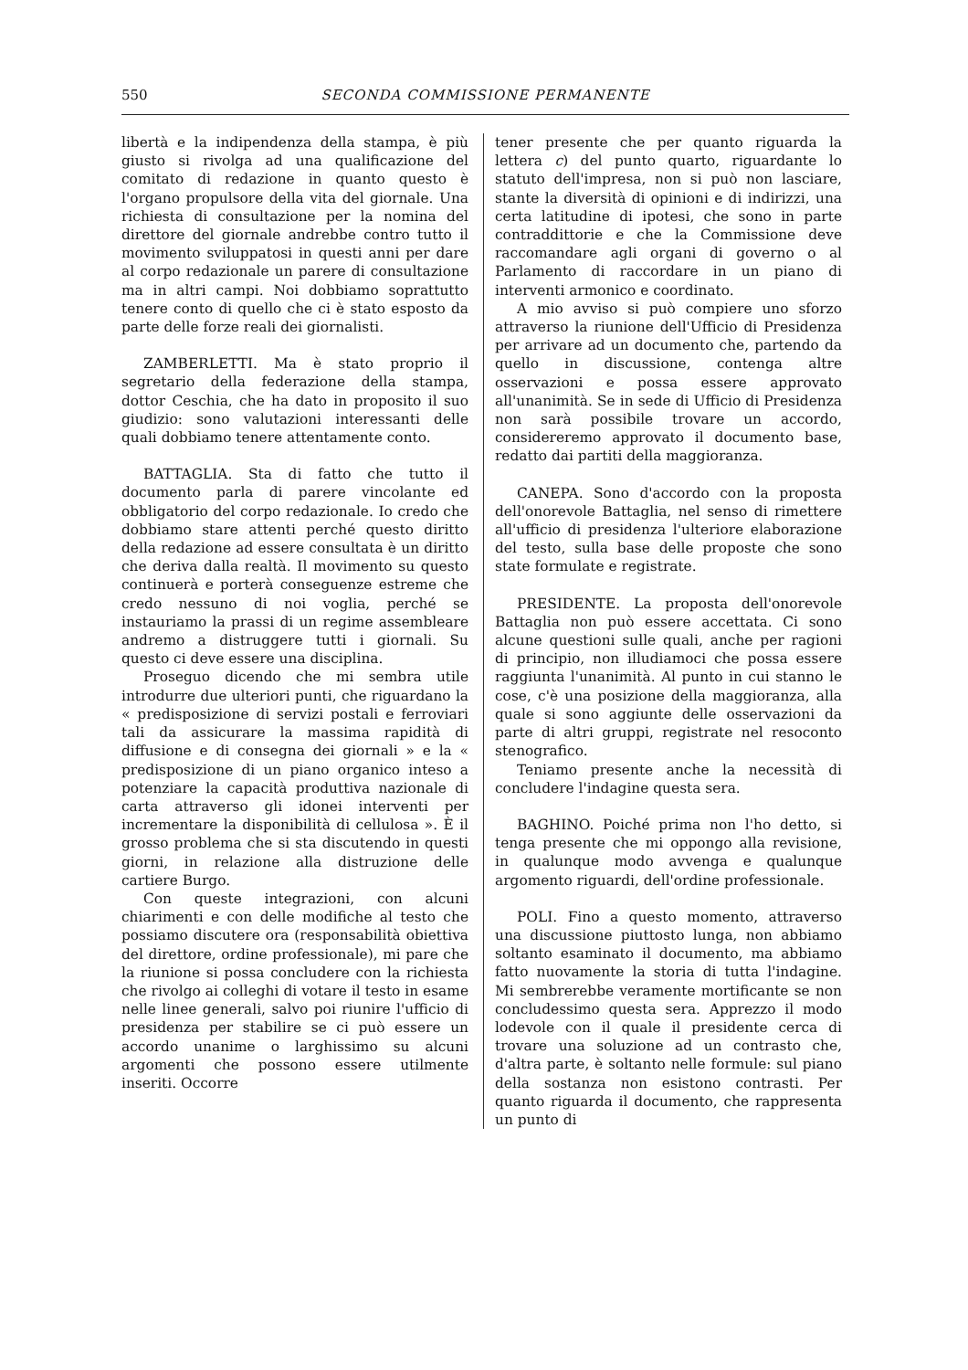550 SECONDA COMMISSIONE PERMANENTE
libertà e la indipendenza della stampa, è più giusto si rivolga ad una qualificazione del comitato di redazione in quanto questo è l'organo propulsore della vita del giornale. Una richiesta di consultazione per la nomina del direttore del giornale andrebbe contro tutto il movimento sviluppatosi in questi anni per dare al corpo redazionale un parere di consultazione ma in altri campi. Noi dobbiamo soprattutto tenere conto di quello che ci è stato esposto da parte delle forze reali dei giornalisti.
ZAMBERLETTI. Ma è stato proprio il segretario della federazione della stampa, dottor Ceschia, che ha dato in proposito il suo giudizio: sono valutazioni interessanti delle quali dobbiamo tenere attentamente conto.
BATTAGLIA. Sta di fatto che tutto il documento parla di parere vincolante ed obbligatorio del corpo redazionale. Io credo che dobbiamo stare attenti perché questo diritto della redazione ad essere consultata è un diritto che deriva dalla realtà. Il movimento su questo continuerà e porterà conseguenze estreme che credo nessuno di noi voglia, perché se instauriamo la prassi di un regime assembleare andremo a distruggere tutti i giornali. Su questo ci deve essere una disciplina.
Proseguo dicendo che mi sembra utile introdurre due ulteriori punti, che riguardano la « predisposizione di servizi postali e ferroviari tali da assicurare la massima rapidità di diffusione e di consegna dei giornali » e la « predisposizione di un piano organico inteso a potenziare la capacità produttiva nazionale di carta attraverso gli idonei interventi per incrementare la disponibilità di cellulosa ». È il grosso problema che si sta discutendo in questi giorni, in relazione alla distruzione delle cartiere Burgo.
Con queste integrazioni, con alcuni chiarimenti e con delle modifiche al testo che possiamo discutere ora (responsabilità obiettiva del direttore, ordine professionale), mi pare che la riunione si possa concludere con la richiesta che rivolgo ai colleghi di votare il testo in esame nelle linee generali, salvo poi riunire l'ufficio di presidenza per stabilire se ci può essere un accordo unanime o larghissimo su alcuni argomenti che possono essere utilmente inseriti. Occorre
tener presente che per quanto riguarda la lettera c) del punto quarto, riguardante lo statuto dell'impresa, non si può non lasciare, stante la diversità di opinioni e di indirizzi, una certa latitudine di ipotesi, che sono in parte contraddittorie e che la Commissione deve raccomandare agli organi di governo o al Parlamento di raccordare in un piano di interventi armonico e coordinato.
A mio avviso si può compiere uno sforzo attraverso la riunione dell'Ufficio di Presidenza per arrivare ad un documento che, partendo da quello in discussione, contenga altre osservazioni e possa essere approvato all'unanimità. Se in sede di Ufficio di Presidenza non sarà possibile trovare un accordo, considereremo approvato il documento base, redatto dai partiti della maggioranza.
CANEPA. Sono d'accordo con la proposta dell'onorevole Battaglia, nel senso di rimettere all'ufficio di presidenza l'ulteriore elaborazione del testo, sulla base delle proposte che sono state formulate e registrate.
PRESIDENTE. La proposta dell'onorevole Battaglia non può essere accettata. Ci sono alcune questioni sulle quali, anche per ragioni di principio, non illudiamoci che possa essere raggiunta l'unanimità. Al punto in cui stanno le cose, c'è una posizione della maggioranza, alla quale si sono aggiunte delle osservazioni da parte di altri gruppi, registrate nel resoconto stenografico.
Teniamo presente anche la necessità di concludere l'indagine questa sera.
BAGHINO. Poiché prima non l'ho detto, si tenga presente che mi oppongo alla revisione, in qualunque modo avvenga e qualunque argomento riguardi, dell'ordine professionale.
POLI. Fino a questo momento, attraverso una discussione piuttosto lunga, non abbiamo soltanto esaminato il documento, ma abbiamo fatto nuovamente la storia di tutta l'indagine. Mi sembrerebbe veramente mortificante se non concludessimo questa sera. Apprezzo il modo lodevole con il quale il presidente cerca di trovare una soluzione ad un contrasto che, d'altra parte, è soltanto nelle formule: sul piano della sostanza non esistono contrasti. Per quanto riguarda il documento, che rappresenta un punto di